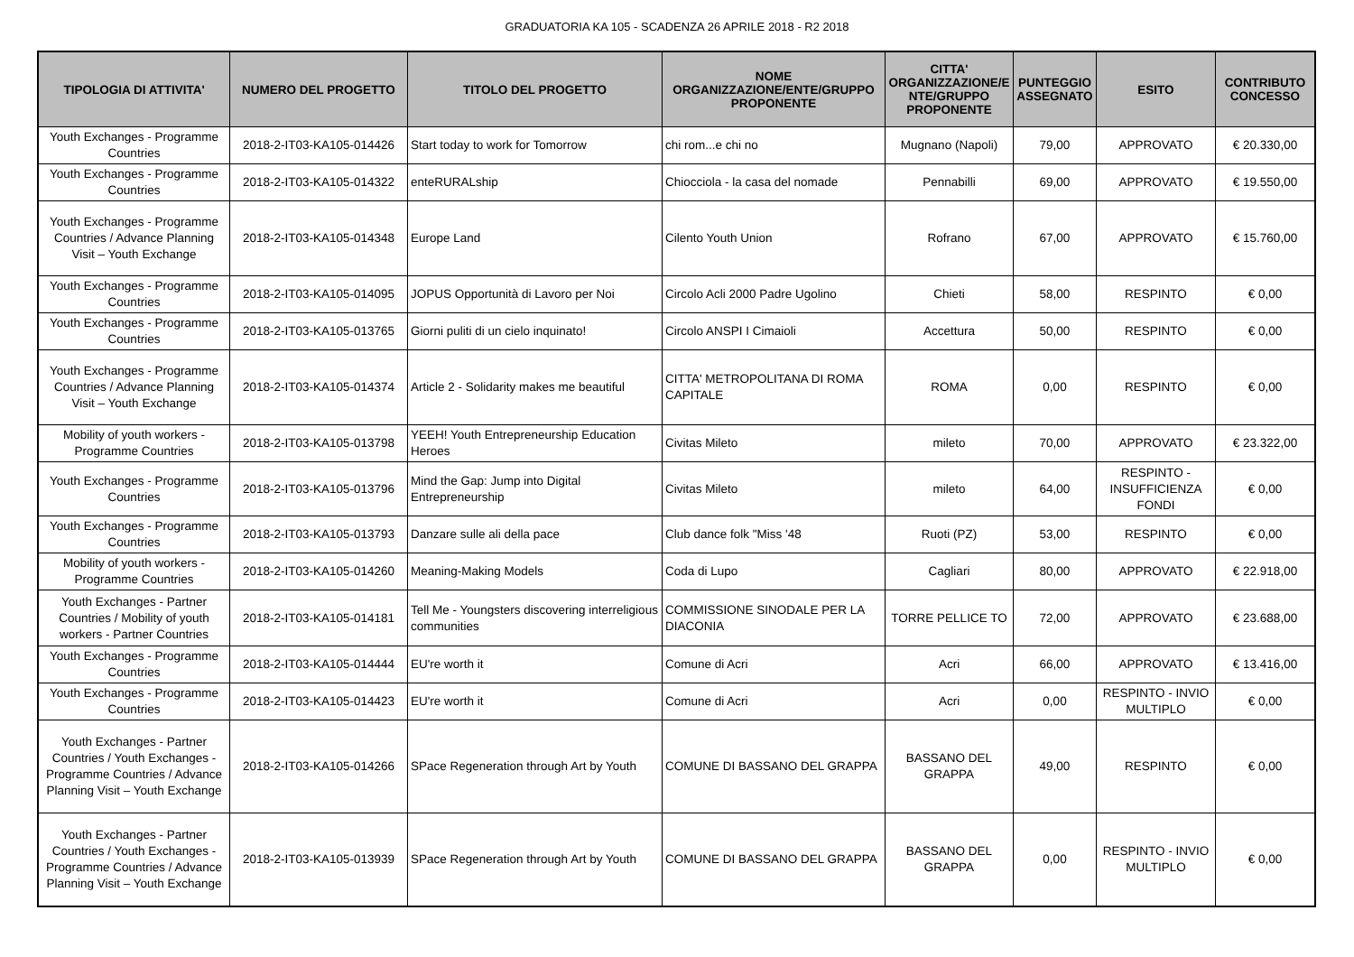GRADUATORIA KA 105 - SCADENZA 26 APRILE 2018 - R2 2018
| TIPOLOGIA DI ATTIVITA' | NUMERO DEL PROGETTO | TITOLO DEL PROGETTO | NOME ORGANIZZAZIONE/ENTE/GRUPPO PROPONENTE | CITTA' ORGANIZZAZIONE/E NTE/GRUPPO PROPONENTE | PUNTEGGIO ASSEGNATO | ESITO | CONTRIBUTO CONCESSO |
| --- | --- | --- | --- | --- | --- | --- | --- |
| Youth Exchanges - Programme Countries | 2018-2-IT03-KA105-014426 | Start today to work for Tomorrow | chi rom...e chi no | Mugnano (Napoli) | 79,00 | APPROVATO | € 20.330,00 |
| Youth Exchanges - Programme Countries | 2018-2-IT03-KA105-014322 | enteRURALship | Chiocciola - la casa del nomade | Pennabilli | 69,00 | APPROVATO | € 19.550,00 |
| Youth Exchanges - Programme Countries / Advance Planning Visit – Youth Exchange | 2018-2-IT03-KA105-014348 | Europe Land | Cilento Youth Union | Rofrano | 67,00 | APPROVATO | € 15.760,00 |
| Youth Exchanges - Programme Countries | 2018-2-IT03-KA105-014095 | JOPUS Opportunità di Lavoro per Noi | Circolo Acli 2000 Padre Ugolino | Chieti | 58,00 | RESPINTO | € 0,00 |
| Youth Exchanges - Programme Countries | 2018-2-IT03-KA105-013765 | Giorni puliti di un cielo inquinato! | Circolo ANSPI I Cimaioli | Accettura | 50,00 | RESPINTO | € 0,00 |
| Youth Exchanges - Programme Countries / Advance Planning Visit – Youth Exchange | 2018-2-IT03-KA105-014374 | Article 2 - Solidarity makes me beautiful | CITTA' METROPOLITANA DI ROMA CAPITALE | ROMA | 0,00 | RESPINTO | € 0,00 |
| Mobility of youth workers - Programme Countries | 2018-2-IT03-KA105-013798 | YEEH! Youth Entrepreneurship Education Heroes | Civitas Mileto | mileto | 70,00 | APPROVATO | € 23.322,00 |
| Youth Exchanges - Programme Countries | 2018-2-IT03-KA105-013796 | Mind the Gap: Jump into Digital Entrepreneurship | Civitas Mileto | mileto | 64,00 | RESPINTO - INSUFFICIENZA FONDI | € 0,00 |
| Youth Exchanges - Programme Countries | 2018-2-IT03-KA105-013793 | Danzare sulle ali della pace | Club dance folk "Miss '48 | Ruoti (PZ) | 53,00 | RESPINTO | € 0,00 |
| Mobility of youth workers - Programme Countries | 2018-2-IT03-KA105-014260 | Meaning-Making Models | Coda di Lupo | Cagliari | 80,00 | APPROVATO | € 22.918,00 |
| Youth Exchanges - Partner Countries / Mobility of youth workers - Partner Countries | 2018-2-IT03-KA105-014181 | Tell Me - Youngsters discovering interreligious communities | COMMISSIONE SINODALE PER LA DIACONIA | TORRE PELLICE TO | 72,00 | APPROVATO | € 23.688,00 |
| Youth Exchanges - Programme Countries | 2018-2-IT03-KA105-014444 | EU're worth it | Comune di Acri | Acri | 66,00 | APPROVATO | € 13.416,00 |
| Youth Exchanges - Programme Countries | 2018-2-IT03-KA105-014423 | EU're worth it | Comune di Acri | Acri | 0,00 | RESPINTO - INVIO MULTIPLO | € 0,00 |
| Youth Exchanges - Partner Countries / Youth Exchanges - Programme Countries / Advance Planning Visit – Youth Exchange | 2018-2-IT03-KA105-014266 | SPace Regeneration through Art by Youth | COMUNE DI BASSANO DEL GRAPPA | BASSANO DEL GRAPPA | 49,00 | RESPINTO | € 0,00 |
| Youth Exchanges - Partner Countries / Youth Exchanges - Programme Countries / Advance Planning Visit – Youth Exchange | 2018-2-IT03-KA105-013939 | SPace Regeneration through Art by Youth | COMUNE DI BASSANO DEL GRAPPA | BASSANO DEL GRAPPA | 0,00 | RESPINTO - INVIO MULTIPLO | € 0,00 |